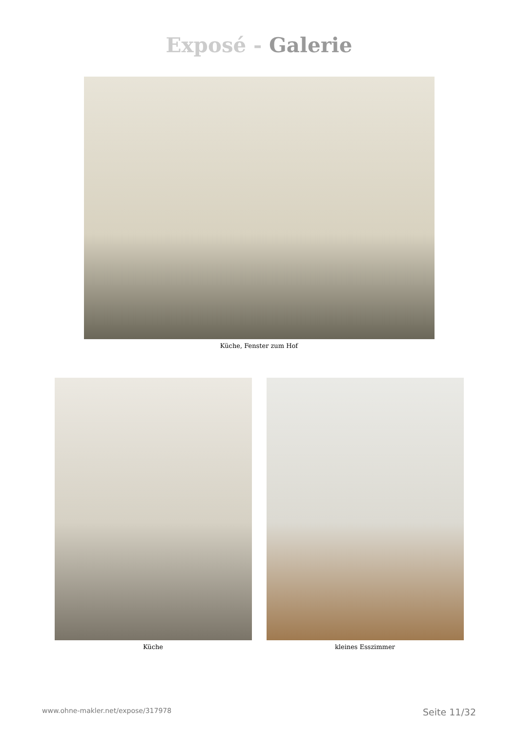Exposé - Galerie
Küche, Fenster zum Hof
Küche kleines Esszimmer
www.ohne-makler.net/expose/317978 Seite 11/32